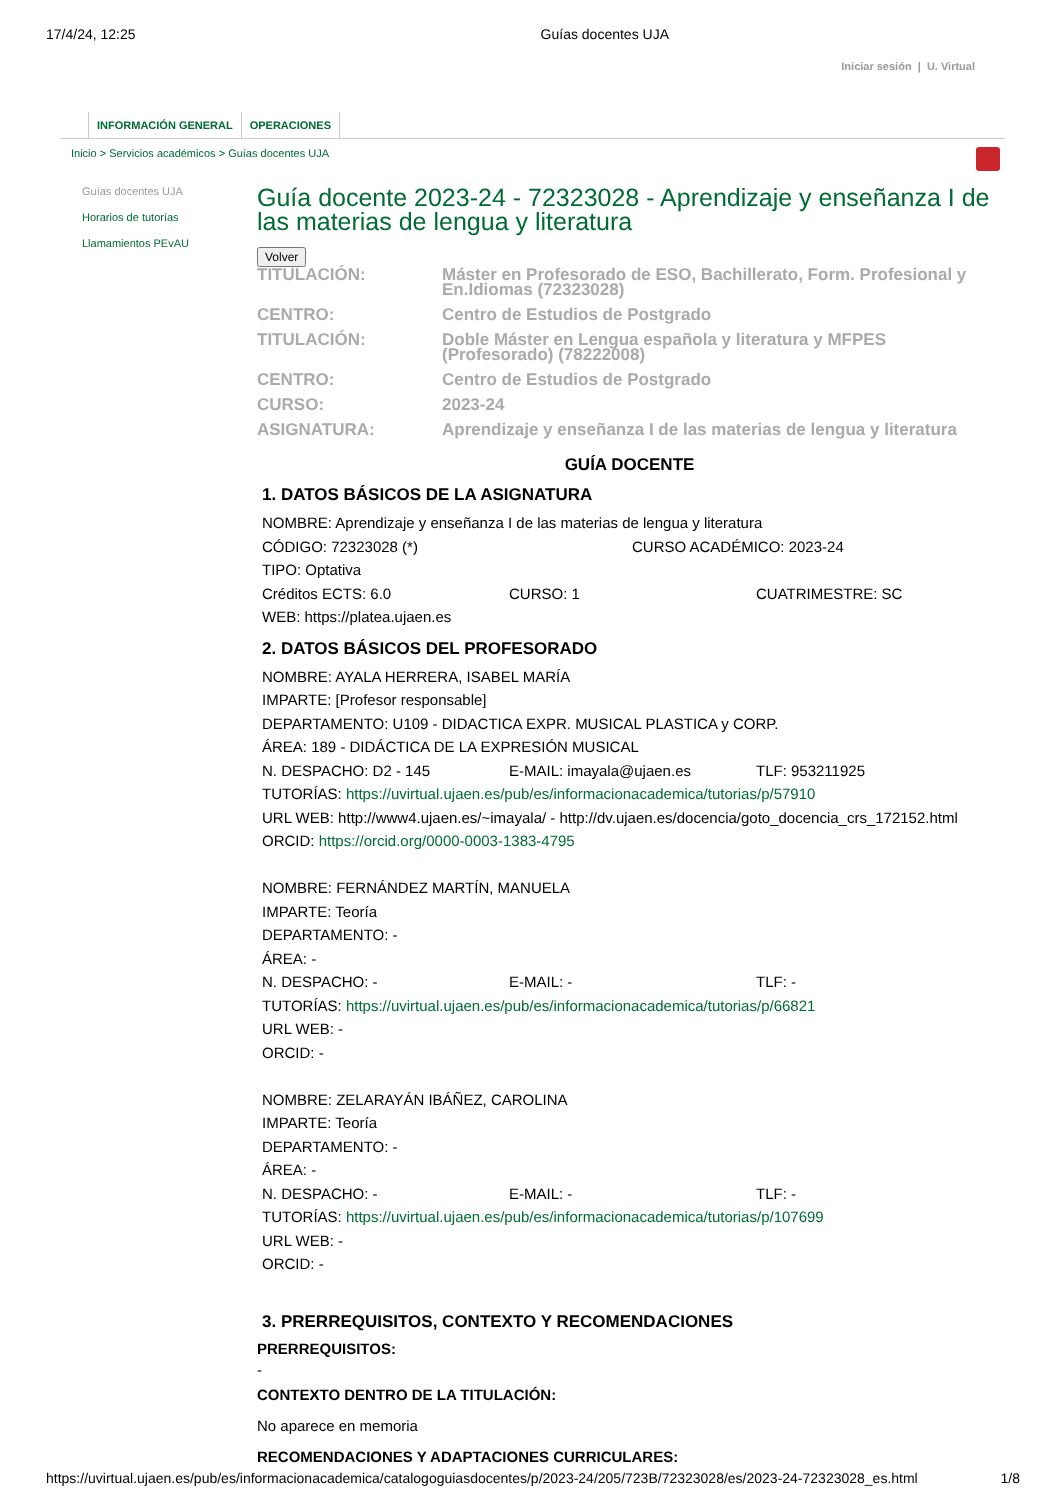17/4/24, 12:25 Guías docentes UJA
Iniciar sesión | U. Virtual
INFORMACIÓN GENERAL OPERACIONES
Inicio > Servicios académicos > Guías docentes UJA
Guías docentes UJA
Horarios de tutorías
Llamamientos PEvAU
Guía docente 2023-24 - 72323028 - Aprendizaje y enseñanza I de las materias de lengua y literatura
Volver
TITULACIÓN:
Máster en Profesorado de ESO, Bachillerato, Form. Profesional y En.Idiomas (72323028)
CENTRO:
Centro de Estudios de Postgrado
TITULACIÓN:
Doble Máster en Lengua española y literatura y MFPES (Profesorado) (78222008)
CENTRO:
Centro de Estudios de Postgrado
CURSO:
2023-24
ASIGNATURA:
Aprendizaje y enseñanza I de las materias de lengua y literatura
GUÍA DOCENTE
1. DATOS BÁSICOS DE LA ASIGNATURA
NOMBRE: Aprendizaje y enseñanza I de las materias de lengua y literatura
CÓDIGO: 72323028 (*) CURSO ACADÉMICO: 2023-24
TIPO: Optativa
Créditos ECTS: 6.0 CURSO: 1 CUATRIMESTRE: SC
WEB: https://platea.ujaen.es
2. DATOS BÁSICOS DEL PROFESORADO
NOMBRE: AYALA HERRERA, ISABEL MARÍA
IMPARTE: [Profesor responsable]
DEPARTAMENTO: U109 - DIDACTICA EXPR. MUSICAL PLASTICA y CORP.
ÁREA: 189 - DIDÁCTICA DE LA EXPRESIÓN MUSICAL
N. DESPACHO: D2 - 145 E-MAIL: imayala@ujaen.es TLF: 953211925
TUTORÍAS: https://uvirtual.ujaen.es/pub/es/informacionacademica/tutorias/p/57910
URL WEB: http://www4.ujaen.es/~imayala/ - http://dv.ujaen.es/docencia/goto_docencia_crs_172152.html
ORCID: https://orcid.org/0000-0003-1383-4795
NOMBRE: FERNÁNDEZ MARTÍN, MANUELA
IMPARTE: Teoría
DEPARTAMENTO: -
ÁREA: -
N. DESPACHO: - E-MAIL: - TLF: -
TUTORÍAS: https://uvirtual.ujaen.es/pub/es/informacionacademica/tutorias/p/66821
URL WEB: -
ORCID: -
NOMBRE: ZELARAYÁN IBÁÑEZ, CAROLINA
IMPARTE: Teoría
DEPARTAMENTO: -
ÁREA: -
N. DESPACHO: - E-MAIL: - TLF: -
TUTORÍAS: https://uvirtual.ujaen.es/pub/es/informacionacademica/tutorias/p/107699
URL WEB: -
ORCID: -
3. PRERREQUISITOS, CONTEXTO Y RECOMENDACIONES
PRERREQUISITOS:
-
CONTEXTO DENTRO DE LA TITULACIÓN:
No aparece en memoria
RECOMENDACIONES Y ADAPTACIONES CURRICULARES:
https://uvirtual.ujaen.es/pub/es/informacionacademica/catalogoguiasdocentes/p/2023-24/205/723B/72323028/es/2023-24-72323028_es.html 1/8